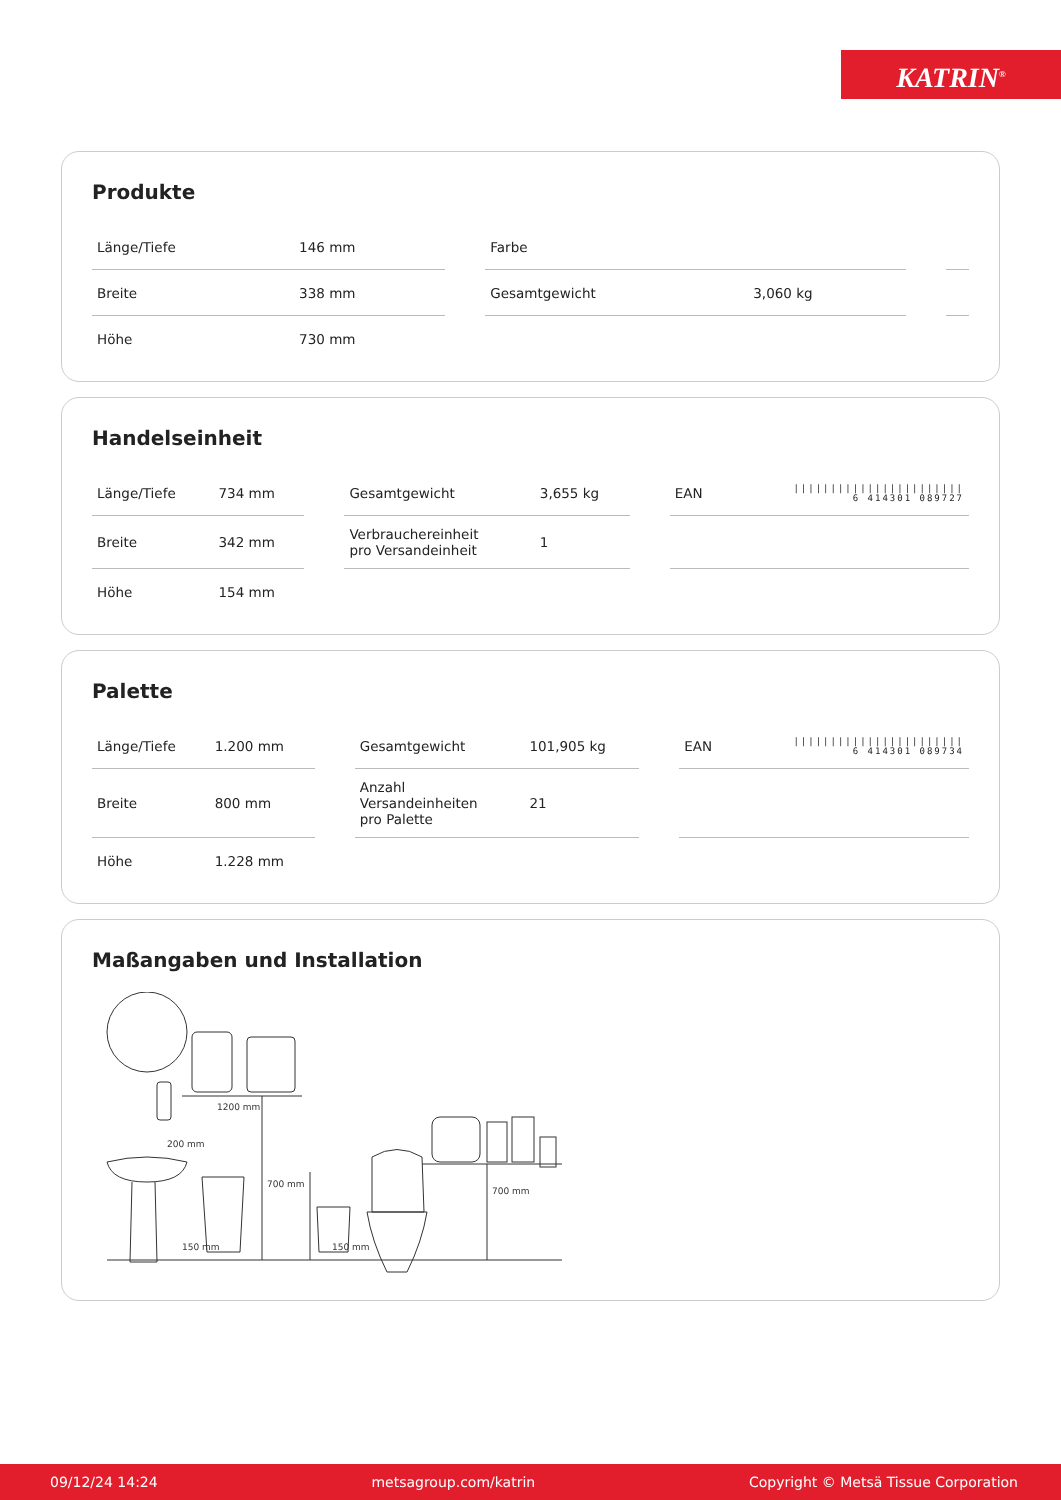KATRIN<sup>®</sup>
Produkte
| Länge/Tiefe | 146 mm | | Farbe | | | |
| Breite | 338 mm | | Gesamtgewicht | 3,060 kg | | |
| Höhe | 730 mm | | | | | |
Handelseinheit
| Länge/Tiefe | 734 mm | | Gesamtgewicht | 3,655 kg | | EAN | /////////////////////// 6 414301 089727 |
| Breite | 342 mm | | Verbrauchereinheit pro Versandeinheit | 1 | | | |
| Höhe | 154 mm | | | | | | |
Palette
| Länge/Tiefe | 1.200 mm | | Gesamtgewicht | 101,905 kg | | EAN | /////////////////////// 6 414301 089734 |
| Breite | 800 mm | | Anzahl Versandeinheiten pro Palette | 21 | | | |
| Höhe | 1.228 mm | | | | | | |
Maßangaben und Installation
1200 mm
200 mm
700 mm
700 mm
150 mm
150 mm
09/12/24 14:24 metsagroup.com/katrin Copyright © Metsä Tissue Corporation